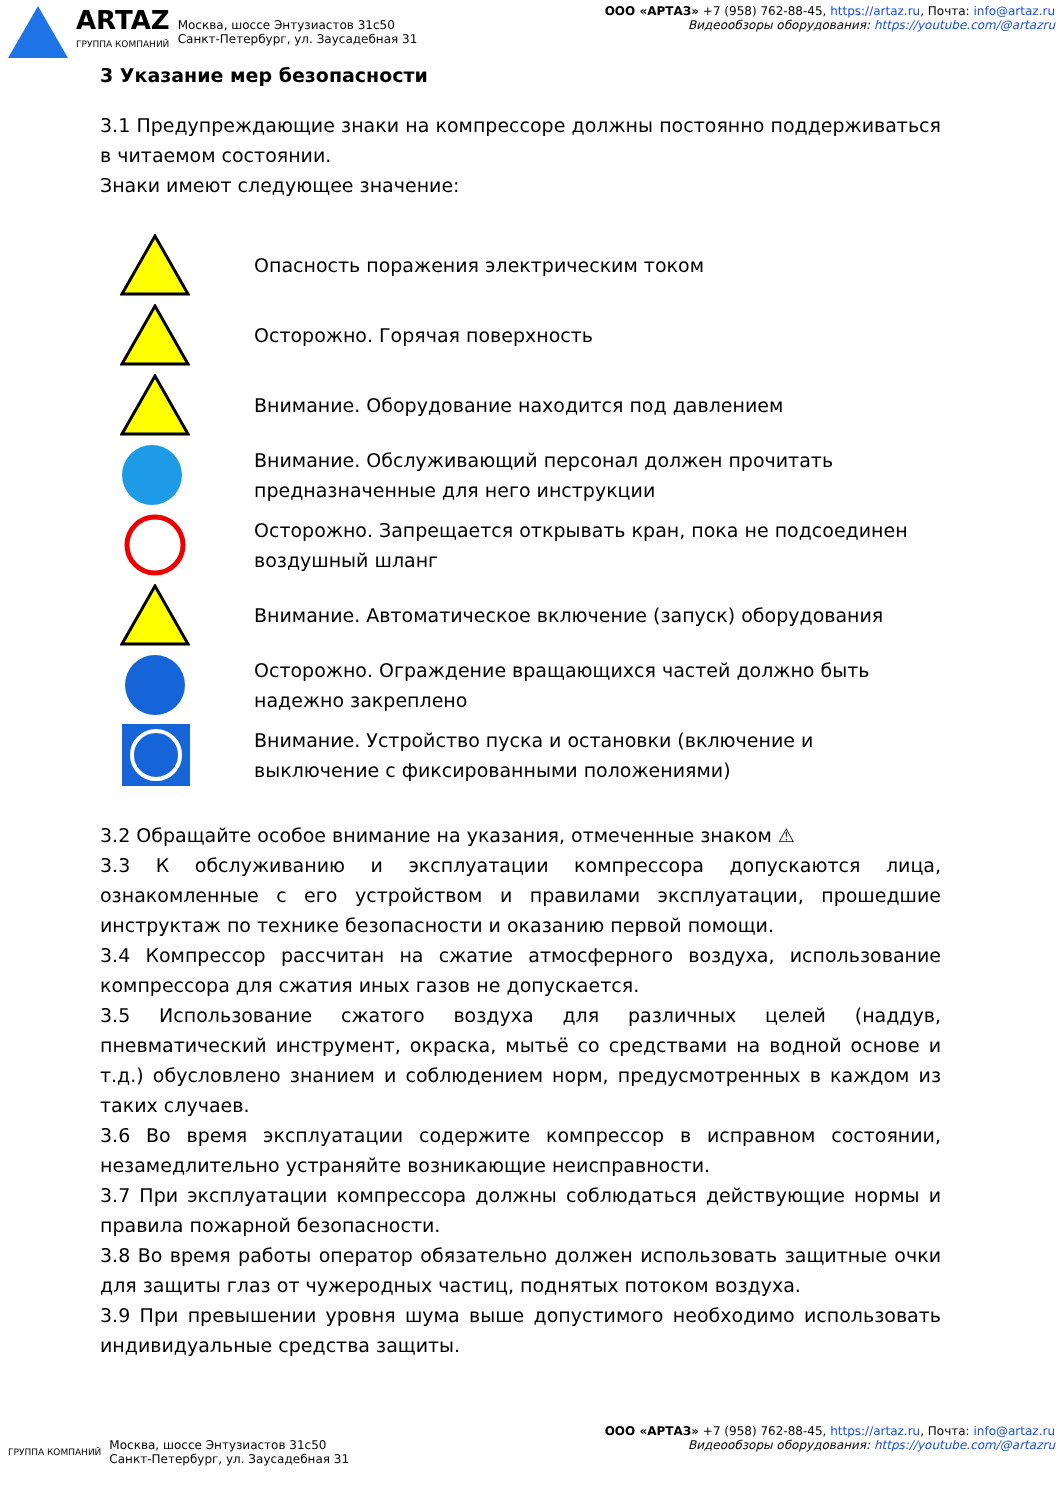ARTAZ
ГРУППА КОМПАНИЙ
Москва, шоссе Энтузиастов 31с50
Санкт-Петербург, ул. Заусадебная 31
ООО «АРТАЗ» +7 (958) 762-88-45, https://artaz.ru, Почта: info@artaz.ru
Видеообзоры оборудования: https://youtube.com/@artazru
3 Указание мер безопасности
3.1 Предупреждающие знаки на компрессоре должны постоянно поддерживаться в читаемом состоянии.
Знаки имеют следующее значение:
Опасность поражения электрическим током
Осторожно. Горячая поверхность
Внимание. Оборудование находится под давлением
Внимание. Обслуживающий персонал должен прочитать предназначенные для него инструкции
Осторожно. Запрещается открывать кран, пока не подсоединен воздушный шланг
Внимание. Автоматическое включение (запуск) оборудования
Осторожно. Ограждение вращающихся частей должно быть надежно закреплено
Внимание. Устройство пуска и остановки (включение и выключение с фиксированными положениями)
3.2 Обращайте особое внимание на указания, отмеченные знаком ⚠
3.3 К обслуживанию и эксплуатации компрессора допускаются лица, ознакомленные с его устройством и правилами эксплуатации, прошедшие инструктаж по технике безопасности и оказанию первой помощи.
3.4 Компрессор рассчитан на сжатие атмосферного воздуха, использование компрессора для сжатия иных газов не допускается.
3.5 Использование сжатого воздуха для различных целей (наддув, пневматический инструмент, окраска, мытьё со средствами на водной основе и т.д.) обусловлено знанием и соблюдением норм, предусмотренных в каждом из таких случаев.
3.6 Во время эксплуатации содержите компрессор в исправном состоянии, незамедлительно устраняйте возникающие неисправности.
3.7 При эксплуатации компрессора должны соблюдаться действующие нормы и правила пожарной безопасности.
3.8 Во время работы оператор обязательно должен использовать защитные очки для защиты глаз от чужеродных частиц, поднятых потоком воздуха.
3.9 При превышении уровня шума выше допустимого необходимо использовать индивидуальные средства защиты.
ГРУППА КОМПАНИЙ
Москва, шоссе Энтузиастов 31с50
Санкт-Петербург, ул. Заусадебная 31
ООО «АРТАЗ» +7 (958) 762-88-45, https://artaz.ru, Почта: info@artaz.ru
Видеообзоры оборудования: https://youtube.com/@artazru